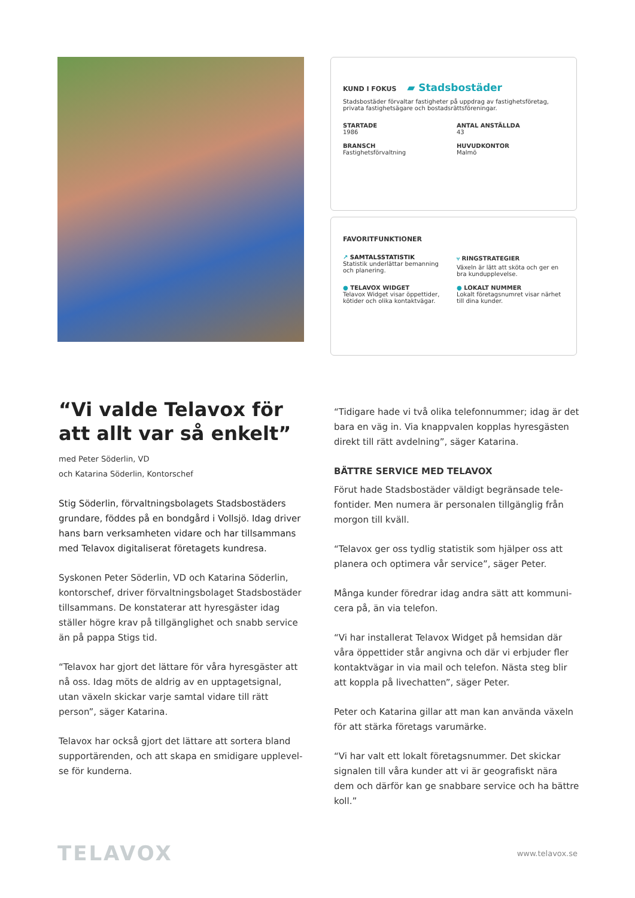KUND I FOKUS ▰ Stadsbostäder
Stadsbostäder förvaltar fastigheter på uppdrag av fastighetsföretag, privata fastighetsägare och bostadsrättsföreningar.
STARTADE
1986
ANTAL ANSTÄLLDA
43
BRANSCH
Fastighetsförvaltning
HUVUDKONTOR
Malmö
FAVORITFUNKTIONER
↗ SAMTALSSTATISTIK
Statistik underlättar bemanning och planering.
⑂ RINGSTRATEGIER
Växeln är lätt att sköta och ger en bra kundupplevelse.
● TELAVOX WIDGET
Telavox Widget visar öppettider, kötider och olika kontaktvägar.
● LOKALT NUMMER
Lokalt företagsnumret visar närhet till dina kunder.
“Vi valde Telavox för att allt var så enkelt”
med Peter Söderlin, VD
och Katarina Söderlin, Kontorschef
Stig Söderlin, förvaltningsbolagets Stadsbostäders grundare, föddes på en bondgård i Vollsjö. Idag driver hans barn verksamheten vidare och har tillsammans med Telavox digitaliserat företagets kundresa.
Syskonen Peter Söderlin, VD och Katarina Söderlin, kontorschef, driver förvaltningsbolaget Stadsbostäder tillsammans. De konstaterar att hyresgäster idag ställer högre krav på tillgänglighet och snabb service än på pappa Stigs tid.
“Telavox har gjort det lättare för våra hyresgäster att nå oss. Idag möts de aldrig av en upptagetsignal, utan växeln skickar varje samtal vidare till rätt person”, säger Katarina.
Telavox har också gjort det lättare att sortera bland supportärenden, och att skapa en smidigare upplevel-se för kunderna.
“Tidigare hade vi två olika telefonnummer; idag är det bara en väg in. Via knappvalen kopplas hyresgästen direkt till rätt avdelning”, säger Katarina.
BÄTTRE SERVICE MED TELAVOX
Förut hade Stadsbostäder väldigt begränsade tele-fontider. Men numera är personalen tillgänglig från morgon till kväll.
“Telavox ger oss tydlig statistik som hjälper oss att planera och optimera vår service”, säger Peter.
Många kunder föredrar idag andra sätt att kommuni-cera på, än via telefon.
“Vi har installerat Telavox Widget på hemsidan där våra öppettider står angivna och där vi erbjuder fler kontaktvägar in via mail och telefon. Nästa steg blir att koppla på livechatten”, säger Peter.
Peter och Katarina gillar att man kan använda växeln för att stärka företags varumärke.
“Vi har valt ett lokalt företagsnummer. Det skickar signalen till våra kunder att vi är geografiskt nära dem och därför kan ge snabbare service och ha bättre koll.”
TELAVOX www.telavox.se